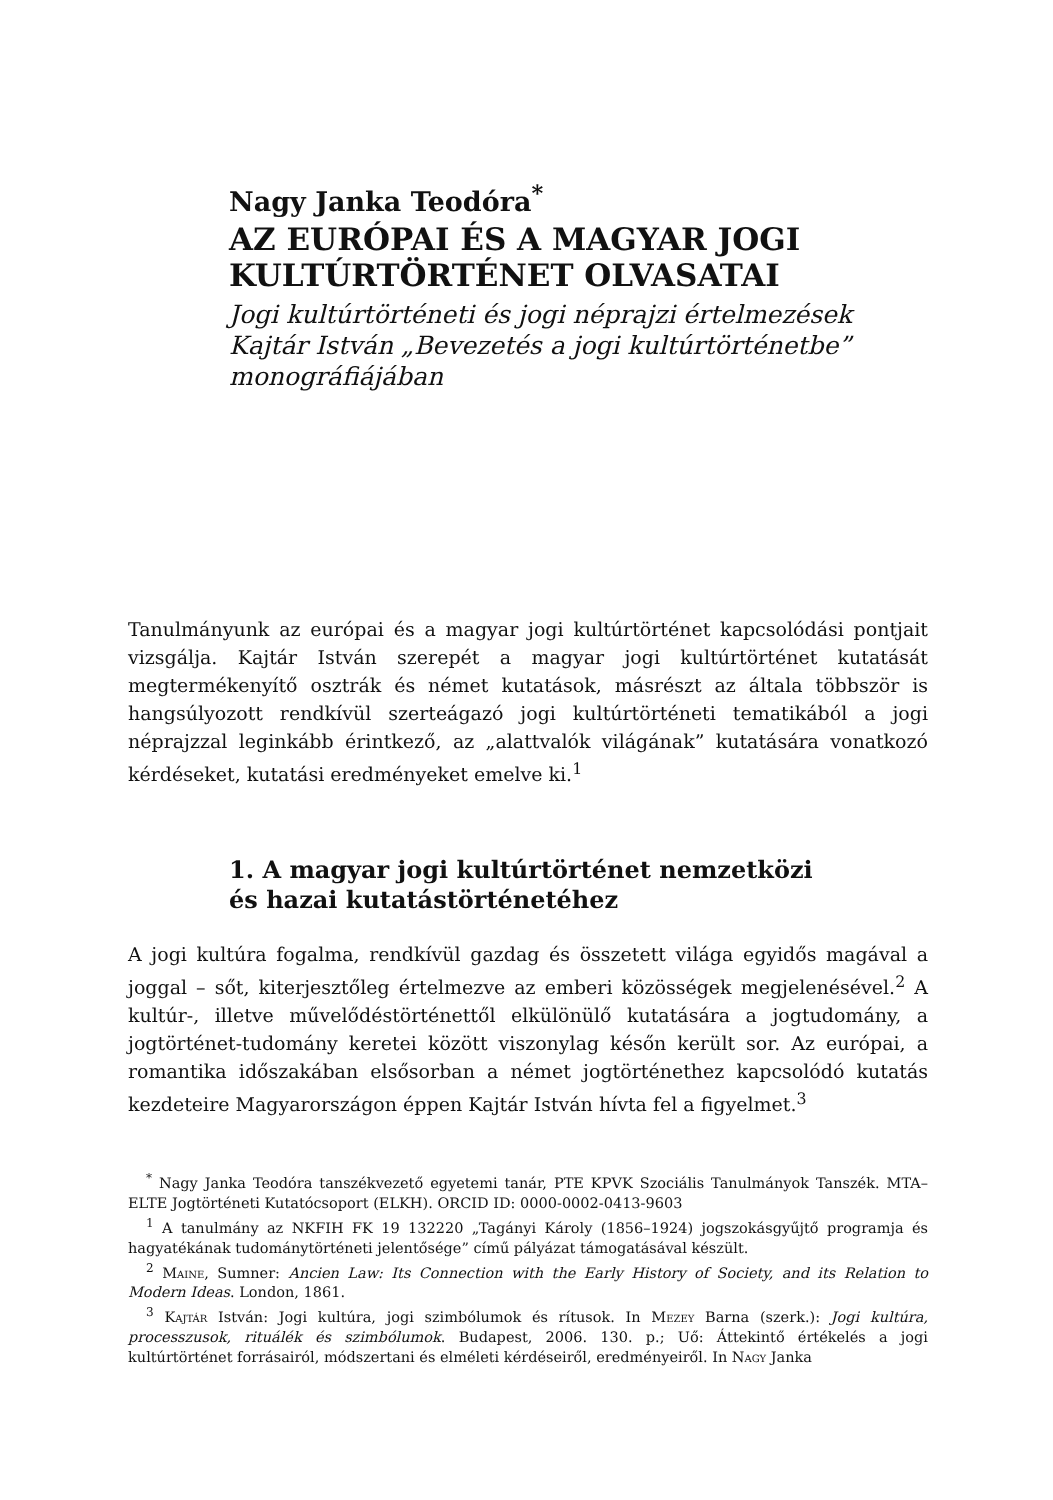Nagy Janka Teodóra<sup>*</sup>
AZ EURÓPAI ÉS A MAGYAR JOGI KULTÚRTÖRTÉNET OLVASATAI
Jogi kultúrtörténeti és jogi néprajzi értelmezések Kajtár István „Bevezetés a jogi kultúrtörténetbe” monográfiájában
Tanulmányunk az európai és a magyar jogi kultúrtörténet kapcsolódási pontjait vizsgálja. Kajtár István szerepét a magyar jogi kultúrtörténet kutatását megtermékenyítő osztrák és német kutatások, másrészt az általa többször is hangsúlyozott rendkívül szerteágazó jogi kultúrtörténeti tematikából a jogi néprajzzal leginkább érintkező, az „alattvalók világának” kutatására vonatkozó kérdéseket, kutatási eredményeket emelve ki.<sup>1</sup>
1. A magyar jogi kultúrtörténet nemzetközi
és hazai kutatástörténetéhez
A jogi kultúra fogalma, rendkívül gazdag és összetett világa egyidős magával a joggal – sőt, kiterjesztőleg értelmezve az emberi közösségek megjelenésével.<sup>2</sup> A kultúr-, illetve művelődéstörténettől elkülönülő kutatására a jogtudomány, a jogtörténet-tudomány keretei között viszonylag későn került sor. Az európai, a romantika időszakában elsősorban a német jogtörténethez kapcsolódó kutatás kezdeteire Magyarországon éppen Kajtár István hívta fel a figyelmet.<sup>3</sup>
<sup>*</sup> Nagy Janka Teodóra tanszékvezető egyetemi tanár, PTE KPVK Szociális Tanulmányok Tanszék. MTA–ELTE Jogtörténeti Kutatócsoport (ELKH). ORCID ID: 0000-0002-0413-9603
<sup>1</sup> A tanulmány az NKFIH FK 19 132220 „Tagányi Károly (1856–1924) jogszokásgyűjtő programja és hagyatékának tudománytörténeti jelentősége” című pályázat támogatásával készült.
<sup>2</sup> Maine, Sumner: Ancien Law: Its Connection with the Early History of Society, and its Relation to Modern Ideas. London, 1861.
<sup>3</sup> Kajtár István: Jogi kultúra, jogi szimbólumok és rítusok. In Mezey Barna (szerk.): Jogi kultúra, processzusok, rituálék és szimbólumok. Budapest, 2006. 130. p.; Uő: Áttekintő értékelés a jogi kultúrtörténet forrásairól, módszertani és elméleti kérdéseiről, eredményeiről. In Nagy Janka